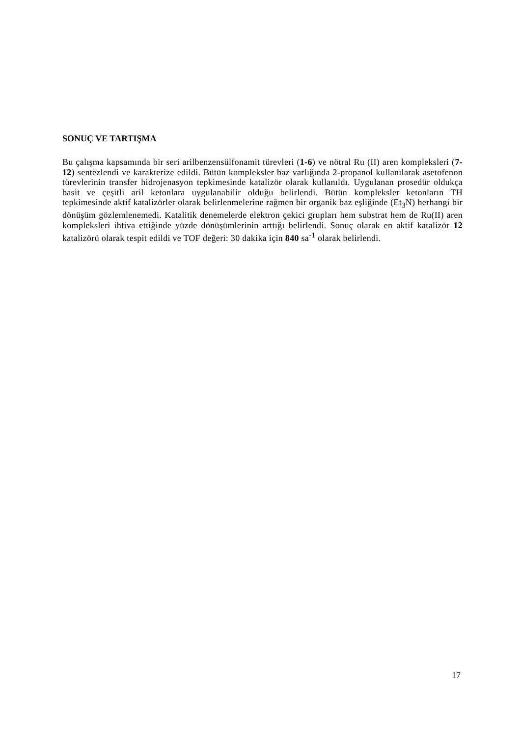SONUÇ VE TARTIŞMA
Bu çalışma kapsamında bir seri arilbenzensülfonamit türevleri (1-6) ve nötral Ru (II) aren kompleksleri (7-12) sentezlendi ve karakterize edildi. Bütün kompleksler baz varlığında 2-propanol kullanılarak asetofenon türevlerinin transfer hidrojenasyon tepkimesinde katalizör olarak kullanıldı. Uygulanan prosedür oldukça basit ve çeşitli aril ketonlara uygulanabilir olduğu belirlendi. Bütün kompleksler ketonların TH tepkimesinde aktif katalizörler olarak belirlenmelerine rağmen bir organik baz eşliğinde (Et<sub>3</sub>N) herhangi bir dönüşüm gözlemlenemedi. Katalitik denemelerde elektron çekici grupları hem substrat hem de Ru(II) aren kompleksleri ihtiva ettiğinde yüzde dönüşümlerinin arttığı belirlendi. Sonuç olarak en aktif katalizör 12 katalizörü olarak tespit edildi ve TOF değeri: 30 dakika için 840 sa<sup>-1</sup> olarak belirlendi.
17